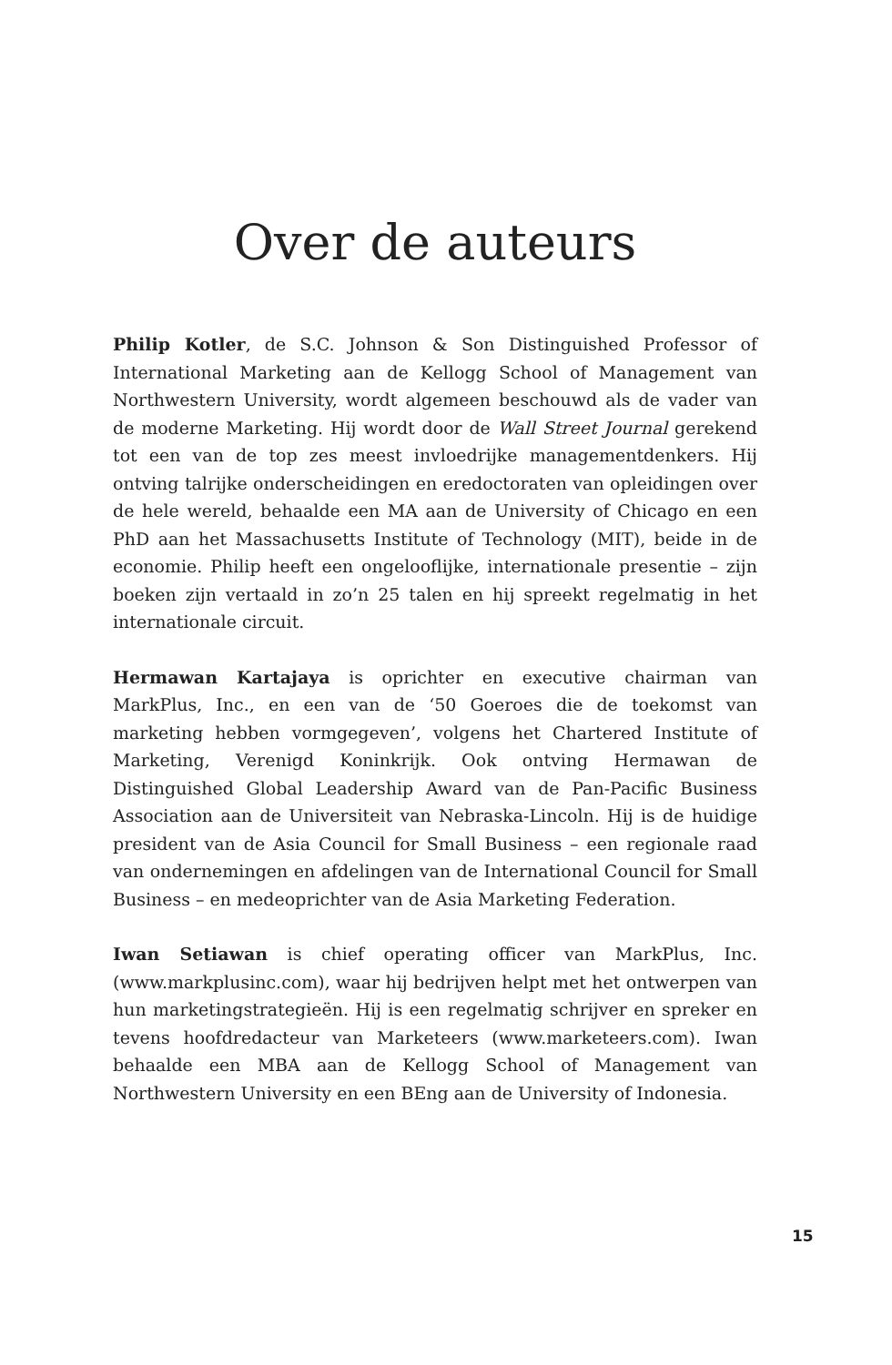Over de auteurs
Philip Kotler, de S.C. Johnson & Son Distinguished Professor of International Marketing aan de Kellogg School of Management van Northwestern University, wordt algemeen beschouwd als de vader van de moderne Marketing. Hij wordt door de Wall Street Journal gerekend tot een van de top zes meest invloedrijke managementdenkers. Hij ontving talrijke onderscheidingen en eredoctoraten van opleidingen over de hele wereld, behaalde een MA aan de University of Chicago en een PhD aan het Massachusetts Institute of Technology (MIT), beide in de economie. Philip heeft een ongelooflijke, internationale presentie – zijn boeken zijn vertaald in zo’n 25 talen en hij spreekt regelmatig in het internationale circuit.
Hermawan Kartajaya is oprichter en executive chairman van MarkPlus, Inc., en een van de ‘50 Goeroes die de toekomst van marketing hebben vormgegeven’, volgens het Chartered Institute of Marketing, Verenigd Koninkrijk. Ook ontving Hermawan de Distinguished Global Leadership Award van de Pan-Pacific Business Association aan de Universiteit van Nebraska-Lincoln. Hij is de huidige president van de Asia Council for Small Business – een regionale raad van ondernemingen en afdelingen van de International Council for Small Business – en medeoprichter van de Asia Marketing Federation.
Iwan Setiawan is chief operating officer van MarkPlus, Inc. (www.markplusinc.com), waar hij bedrijven helpt met het ontwerpen van hun marketingstrategieën. Hij is een regelmatig schrijver en spreker en tevens hoofdredacteur van Marketeers (www.marketeers.com). Iwan behaalde een MBA aan de Kellogg School of Management van Northwestern University en een BEng aan de University of Indonesia.
15